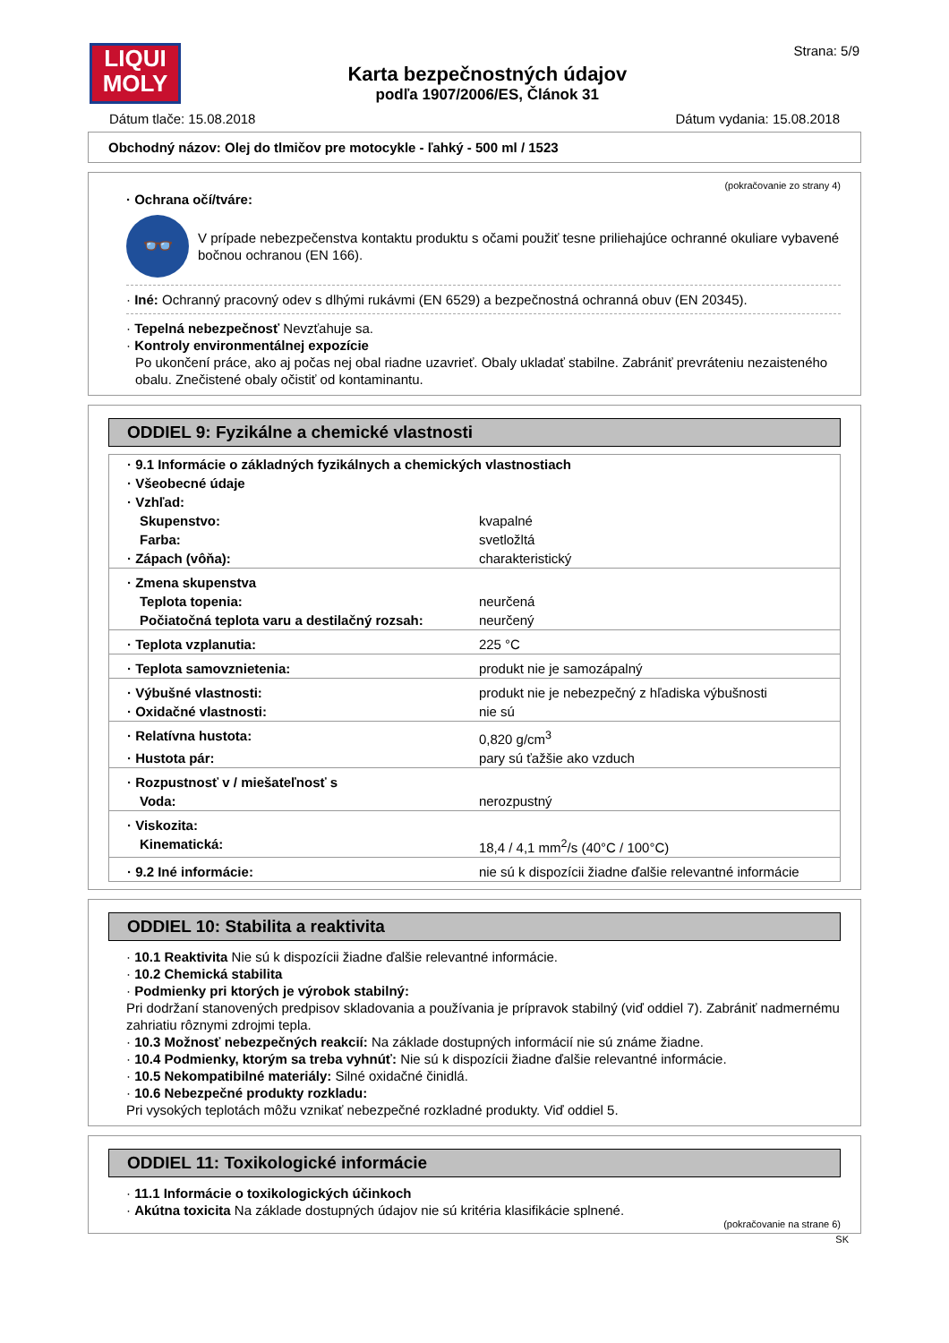LIQUI
MOLY
Karta bezpečnostných údajov
podľa 1907/2006/ES, Článok 31
Strana: 5/9
Dátum tlače: 15.08.2018 Dátum vydania: 15.08.2018
Obchodný názov: Olej do tlmičov pre motocykle - ľahký - 500 ml / 1523
(pokračovanie zo strany 4)
· Ochrana očí/tváre:
👓
V prípade nebezpečenstva kontaktu produktu s očami použiť tesne priliehajúce ochranné okuliare vybavené bočnou ochranou (EN 166).
· Iné: Ochranný pracovný odev s dlhými rukávmi (EN 6529) a bezpečnostná ochranná obuv (EN 20345).
· Tepelná nebezpečnosť Nevzťahuje sa.
· Kontroly environmentálnej expozície
Po ukončení práce, ako aj počas nej obal riadne uzavrieť. Obaly ukladať stabilne. Zabrániť prevráteniu nezaisteného obalu. Znečistené obaly očistiť od kontaminantu.
ODDIEL 9: Fyzikálne a chemické vlastnosti
| · 9.1 Informácie o základných fyzikálnych a chemických vlastnostiach | |
| · Všeobecné údaje | |
| · Vzhľad: | |
| Skupenstvo: | kvapalné |
| Farba: | svetložltá |
| · Zápach (vôňa): | charakteristický |
| · Zmena skupenstva | |
| Teplota topenia: | neurčená |
| Počiatočná teplota varu a destilačný rozsah: | neurčený |
| · Teplota vzplanutia: | 225 °C |
| · Teplota samovznietenia: | produkt nie je samozápalný |
| · Výbušné vlastnosti: | produkt nie je nebezpečný z hľadiska výbušnosti |
| · Oxidačné vlastnosti: | nie sú |
| · Relatívna hustota: | 0,820 g/cm<sup>3</sup> |
| · Hustota pár: | pary sú ťažšie ako vzduch |
| · Rozpustnosť v / miešateľnosť s | |
| Voda: | nerozpustný |
| · Viskozita: | |
| Kinematická: | 18,4 / 4,1 mm<sup>2</sup>/s (40°C / 100°C) |
| · 9.2 Iné informácie: | nie sú k dispozícii žiadne ďalšie relevantné informácie |
ODDIEL 10: Stabilita a reaktivita
· 10.1 Reaktivita Nie sú k dispozícii žiadne ďalšie relevantné informácie.
· 10.2 Chemická stabilita
· Podmienky pri ktorých je výrobok stabilný:
Pri dodržaní stanovených predpisov skladovania a používania je prípravok stabilný (viď oddiel 7). Zabrániť nadmernému zahriatiu rôznymi zdrojmi tepla.
· 10.3 Možnosť nebezpečných reakcií: Na základe dostupných informácií nie sú známe žiadne.
· 10.4 Podmienky, ktorým sa treba vyhnúť: Nie sú k dispozícii žiadne ďalšie relevantné informácie.
· 10.5 Nekompatibilné materiály: Silné oxidačné činidlá.
· 10.6 Nebezpečné produkty rozkladu:
Pri vysokých teplotách môžu vznikať nebezpečné rozkladné produkty. Viď oddiel 5.
ODDIEL 11: Toxikologické informácie
· 11.1 Informácie o toxikologických účinkoch
· Akútna toxicita Na základe dostupných údajov nie sú kritéria klasifikácie splnené.
(pokračovanie na strane 6)
SK